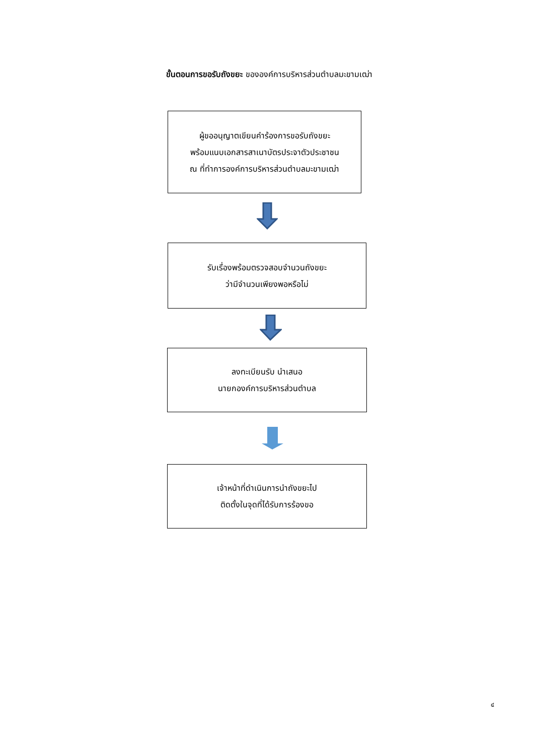ขั้นตอนการขอรับถังขยะ ขององค์การบริหารส่วนตำบลมะขามเฒ่า
ผู้ขออนุญาตเขียนคำร้องการขอรับถังขยะ
พร้อมแนบเอกสารสาเนาบัตรประจาตัวประชาชน
ณ ที่ทำการองค์การบริหารส่วนตำบลมะขามเฒ่า
รับเรื่องพร้อมตรวจสอบจำนวนถังขยะ
ว่ามีจำนวนเพียงพอหรือไม่
ลงทะเบียนรับ นำเสนอ
นายกองค์การบริหารส่วนตำบล
เจ้าหน้าที่ดำเนินการนำถังขยะไป
ติดตั้งในจุดที่ได้รับการร้องขอ
๔